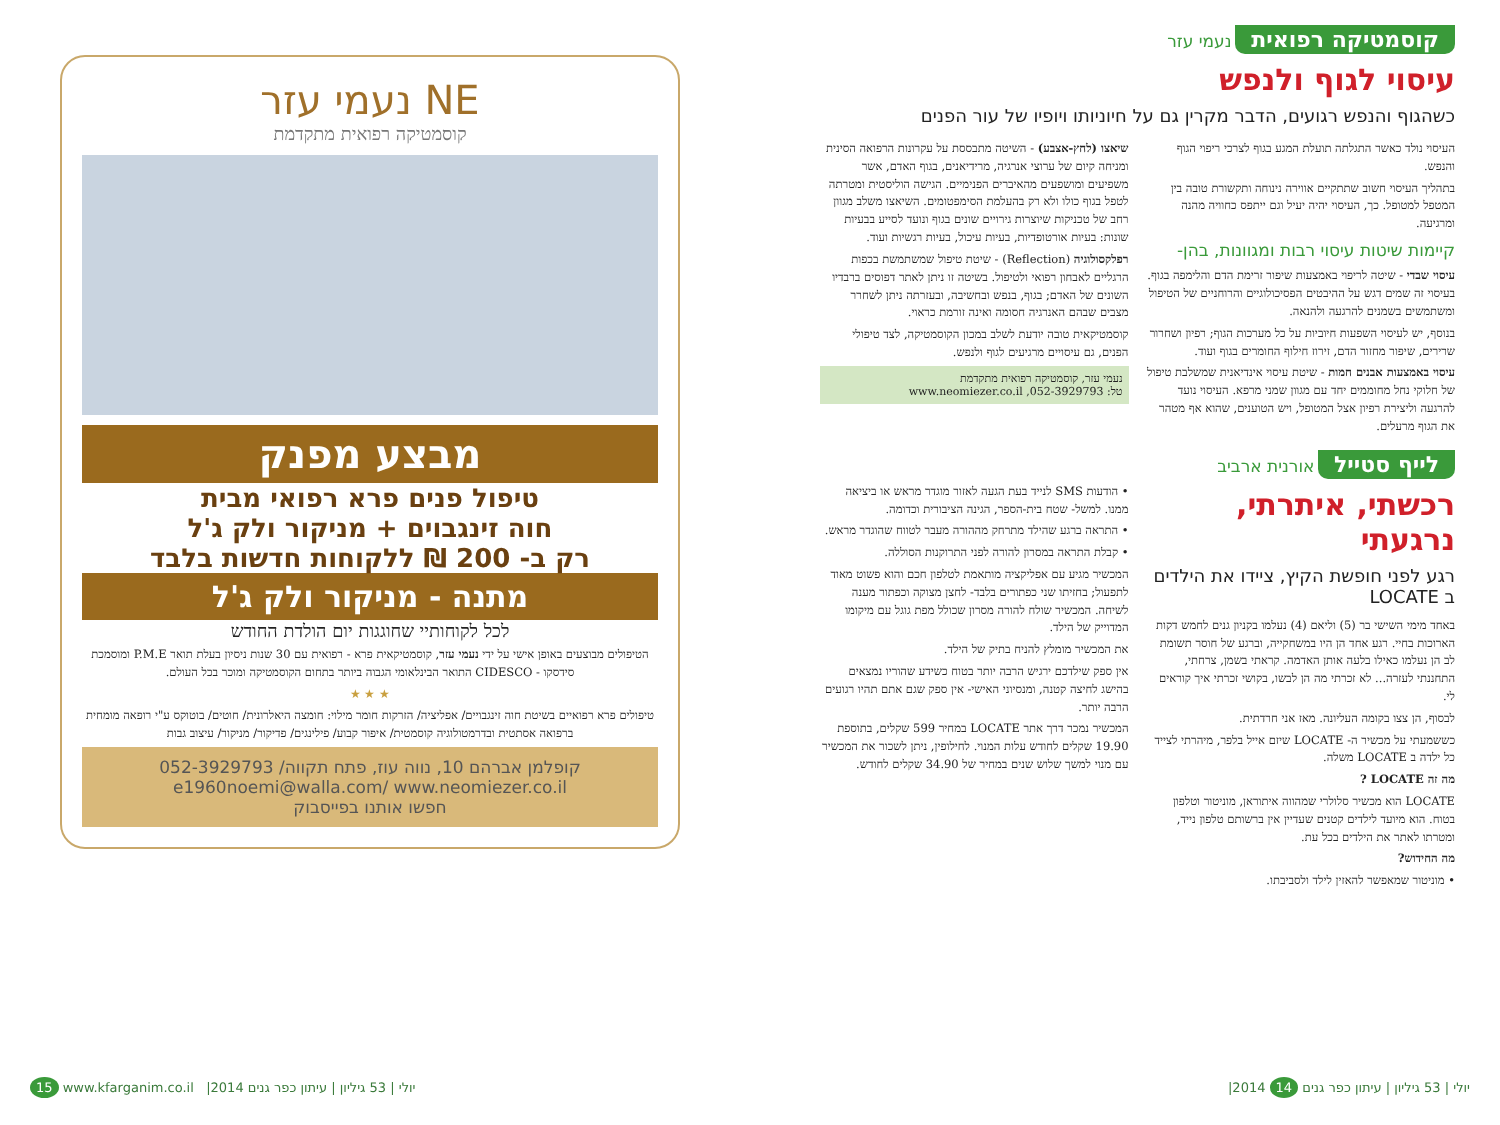קוסמטיקה רפואית נעמי עזר
עיסוי לגוף ולנפש
כשהגוף והנפש רגועים, הדבר מקרין גם על חיוניותו ויופיו של עור הפנים
העיסוי נולד כאשר התגלתה תועלת המגע בגוף לצרכי ריפוי הגוף והנפש.
בתהליך העיסוי חשוב שתתקיים אווירה נינוחה ותקשורת טובה בין המטפל למטופל. כך, העיסוי יהיה יעיל וגם ייתפס כחוויה מהנה ומרגיעה.
קיימות שיטות עיסוי רבות ומגוונות, בהן-
עיסוי שבדי - שיטה לריפוי באמצעות שיפור זרימת הדם והלימפה בגוף. בעיסוי זה שמים דגש על ההיבטים הפסיכולוגיים והרוחניים של הטיפול ומשתמשים בשמנים להרגעה ולהנאה.
בנוסף, יש לעיסוי השפעות חיוביות על כל מערכות הגוף; רפיון ושחרור שרירים, שיפור מחזור הדם, זירוז חילוף החומרים בגוף ועוד.
עיסוי באמצעות אבנים חמות - שיטת עיסוי אינדיאנית שמשלבת טיפול של חלוקי נחל מחוממים יחד עם מגוון שמני מרפא. העיסוי נועד להרגעה וליצירת רפיון אצל המטופל, ויש הטוענים, שהוא אף מטהר את הגוף מרעלים.
שיאצו (לחץ-אצבע) - השיטה מתבססת על עקרונות הרפואה הסינית ומניחה קיום של ערוצי אנרגיה, מרידיאנים, בגוף האדם, אשר משפיעים ומושפעים מהאיברים הפנימיים. הגישה הוליסטית ומטרתה לטפל בגוף כולו ולא רק בהעלמת הסימפטומים. השיאצו משלב מגוון רחב של טכניקות שיוצרות גירויים שונים בגוף ונועד לסייע בבעיות שונות: בעיות אורטופדיות, בעיות עיכול, בעיות רגשיות ועוד.
רפלקסולוגיה (Reflection) - שיטת טיפול שמשתמשת בכפות הרגליים לאבחון רפואי ולטיפול. בשיטה זו ניתן לאתר דפוסים ברבדיו השונים של האדם; בגוף, בנפש ובחשיבה, ובעזרתה ניתן לשחרר מצבים שבהם האנרגיה חסומה ואינה זורמת כראוי.
קוסמטיקאית טובה יודעת לשלב במכון הקוסמטיקה, לצד טיפולי הפנים, גם עיסויים מרגיעים לגוף ולנפש.
נעמי עזר, קוסמטיקה רפואית מתקדמת
טל: 052-3929793, www.neomiezer.co.il
לייף סטייל אורנית ארביב
רכשתי, איתרתי, נרגעתי
רגע לפני חופשת הקיץ, ציידו את הילדים ב LOCATE
באחד מימי השישי בר (5) וליאם (4) נעלמו בקניון גנים לחמש דקות הארוכות בחיי. רגע אחד הן היו במשחקייה, וברגע של חוסר תשומת לב הן נעלמו כאילו בלעה אותן האדמה. קראתי בשמן, צרחתי, התחננתי לעזרה... לא זכרתי מה הן לבשו, בקושי זכרתי איך קוראים לי.
לבסוף, הן צצו בקומה העליונה. מאז אני חרדתית.
כששמעתי על מכשיר ה- LOCATE שיזם אייל בלפר, מיהרתי לצייד כל ילדה ב LOCATE משלה.
מה זה LOCATE ?
LOCATE הוא מכשיר סלולרי שמהווה איתוראן, מוניטור וטלפון בטוח. הוא מיועד לילדים קטנים שעדיין אין ברשותם טלפון נייד, ומטרתו לאתר את הילדים בכל עת.
מה החידוש?
• מוניטור שמאפשר להאזין לילד ולסביבתו.
• הודעות SMS לנייד בעת הגעה לאזור מוגדר מראש או ביציאה ממנו. למשל- שטח בית-הספר, הגינה הציבורית וכדומה.
• התראה ברגע שהילד מתרחק מההורה מעבר לטווח שהוגדר מראש.
• קבלת התראה במסרון להורה לפני התרוקנות הסוללה.
המכשיר מגיע עם אפליקציה מותאמת לטלפון חכם והוא פשוט מאוד לתפעול; בחזיתו שני כפתורים בלבד- לחצן מצוקה וכפתור מענה לשיחה. המכשיר שולח להורה מסרון שכולל מפת גוגל עם מיקומו המדוייק של הילד.
את המכשיר מומלץ להניח בתיק של הילד.
אין ספק שילדכם ירגיש הרבה יותר בטוח כשידע שהוריו נמצאים בהישג לחיצה קטנה, ומנסיוני האישי- אין ספק שגם אתם תהיו רגועים הרבה יותר.
המכשיר נמכר דרך אתר LOCATE במחיר 599 שקלים, בתוספת 19.90 שקלים לחודש עלות המנוי. לחילופין, ניתן לשכור את המכשיר עם מנוי למשך שלוש שנים במחיר של 34.90 שקלים לחודש.
NE נעמי עזר
קוסמטיקה רפואית מתקדמת
מבצע מפנק
טיפול פנים פרא רפואי מבית
חוה זינגבוים + מניקור ולק ג'ל
רק ב- 200 ₪ ללקוחות חדשות בלבד
מתנה - מניקור ולק ג'ל
לכל לקוחותיי שחוגגות יום הולדת החודש
הטיפולים מבוצעים באופן אישי על ידי נעמי עזר, קוסמטיקאית פרא - רפואית עם 30 שנות ניסיון בעלת תואר P.M.E ומוסמכת סידסקו - CIDESCO התואר הבינלאומי הגבוה ביותר בתחום הקוסמטיקה ומוכר בכל העולם.
★ ★ ★
טיפולים פרא רפואיים בשיטת חוה זינגבויים/ אפליציה/ הזרקות חומר מילוי: חומצה היאלרונית/ חוטים/ בוטוקס ע"י רופאה מומחית ברפואה אסתטית ובדרמטולוגיה קוסמטית/ איפור קבוע/ פילינגים/ פדיקור/ מניקור/ עיצוב גבות
קופלמן אברהם 10, נווה עוז, פתח תקווה/ 052-3929793
e1960noemi@walla.com/ www.neomiezer.co.il
חפשו אותנו בפייסבוק
15 www.kfarganim.co.il |2014 יולי | 53 גיליון | עיתון כפר גנים |2014 יולי | 53 גיליון | עיתון כפר גנים 14